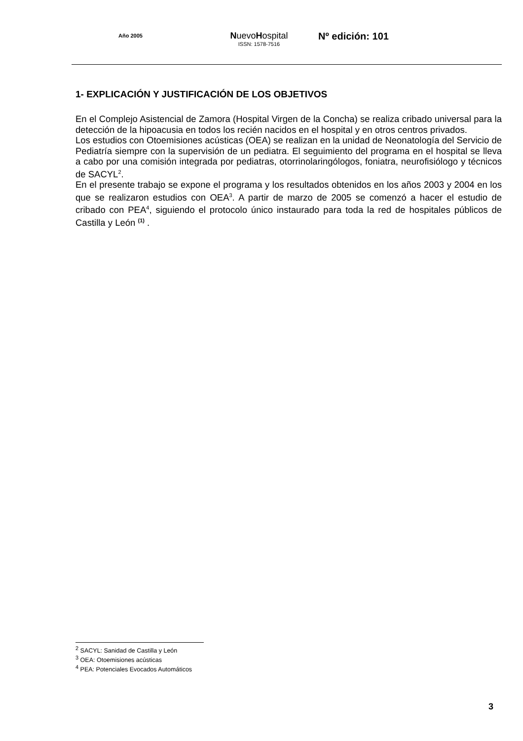Año 2005
NuevoHospital
ISSN: 1578-7516
Nº edición: 101
1- EXPLICACIÓN Y JUSTIFICACIÓN DE LOS OBJETIVOS
En el Complejo Asistencial de Zamora (Hospital Virgen de la Concha) se realiza cribado universal para la detección de la hipoacusia en todos los recién nacidos en el hospital y en otros centros privados.
Los estudios con Otoemisiones acústicas (OEA) se realizan en la unidad de Neonatología del Servicio de Pediatría siempre con la supervisión de un pediatra. El seguimiento del programa en el hospital se lleva a cabo por una comisión integrada por pediatras, otorrinolaringólogos, foniatra, neurofisiólogo y técnicos de SACYL<sup>2</sup>.
En el presente trabajo se expone el programa y los resultados obtenidos en los años 2003 y 2004 en los que se realizaron estudios con OEA<sup>3</sup>. A partir de marzo de 2005 se comenzó a hacer el estudio de cribado con PEA<sup>4</sup>, siguiendo el protocolo único instaurado para toda la red de hospitales públicos de Castilla y León <sup>(1)</sup> .
<sup>2</sup> SACYL: Sanidad de Castilla y León
<sup>3</sup> OEA: Otoemisiones acústicas
<sup>4</sup> PEA: Potenciales Evocados Automáticos
3